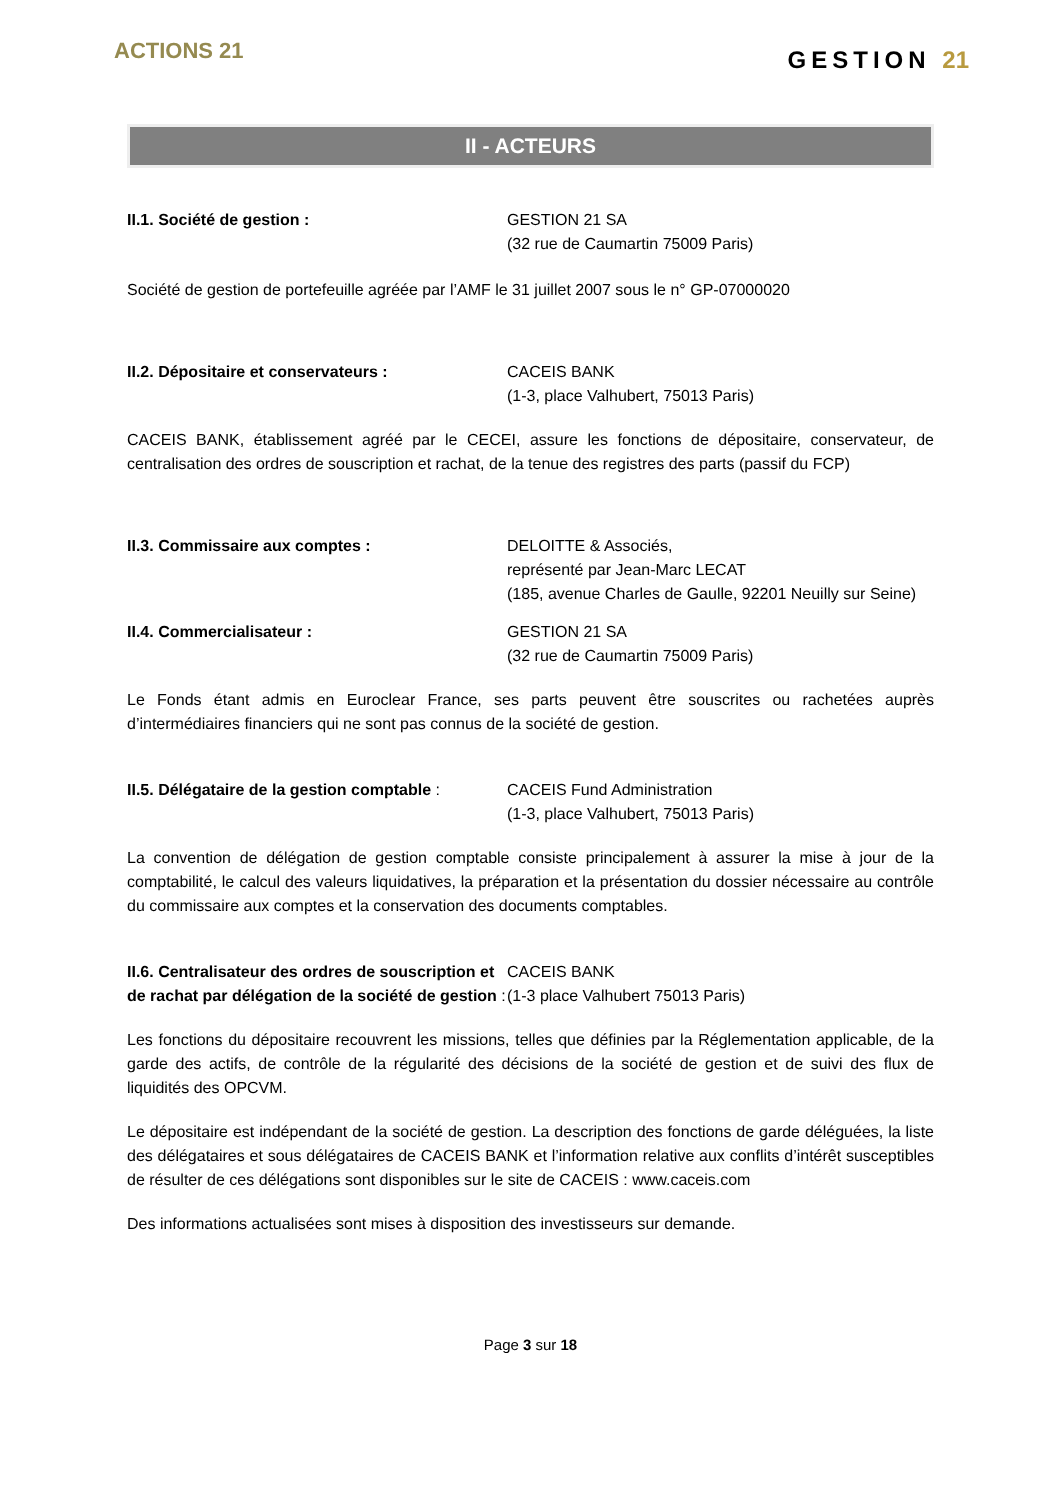ACTIONS 21
GESTION 21
II - ACTEURS
II.1. Société de gestion : GESTION 21 SA
(32 rue de Caumartin 75009 Paris)
Société de gestion de portefeuille agréée par l’AMF le 31 juillet 2007 sous le n° GP-07000020
II.2. Dépositaire et conservateurs : CACEIS BANK
(1-3, place Valhubert, 75013 Paris)
CACEIS BANK, établissement agréé par le CECEI, assure les fonctions de dépositaire, conservateur, de centralisation des ordres de souscription et rachat, de la tenue des registres des parts (passif du FCP)
II.3. Commissaire aux comptes : DELOITTE & Associés,
représenté par Jean-Marc LECAT
(185, avenue Charles de Gaulle, 92201 Neuilly sur Seine)
II.4. Commercialisateur : GESTION 21 SA
(32 rue de Caumartin 75009 Paris)
Le Fonds étant admis en Euroclear France, ses parts peuvent être souscrites ou rachetées auprès d’intermédiaires financiers qui ne sont pas connus de la société de gestion.
II.5. Délégataire de la gestion comptable :
CACEIS Fund Administration
(1-3, place Valhubert, 75013 Paris)
La convention de délégation de gestion comptable consiste principalement à assurer la mise à jour de la comptabilité, le calcul des valeurs liquidatives, la préparation et la présentation du dossier nécessaire au contrôle du commissaire aux comptes et la conservation des documents comptables.
II.6. Centralisateur des ordres de souscription et de rachat par délégation de la société de gestion :
CACEIS BANK
(1-3 place Valhubert 75013 Paris)
Les fonctions du dépositaire recouvrent les missions, telles que définies par la Réglementation applicable, de la garde des actifs, de contrôle de la régularité des décisions de la société de gestion et de suivi des flux de liquidités des OPCVM.
Le dépositaire est indépendant de la société de gestion. La description des fonctions de garde déléguées, la liste des délégataires et sous délégataires de CACEIS BANK et l’information relative aux conflits d’intérêt susceptibles de résulter de ces délégations sont disponibles sur le site de CACEIS : www.caceis.com
Des informations actualisées sont mises à disposition des investisseurs sur demande.
Page 3 sur 18